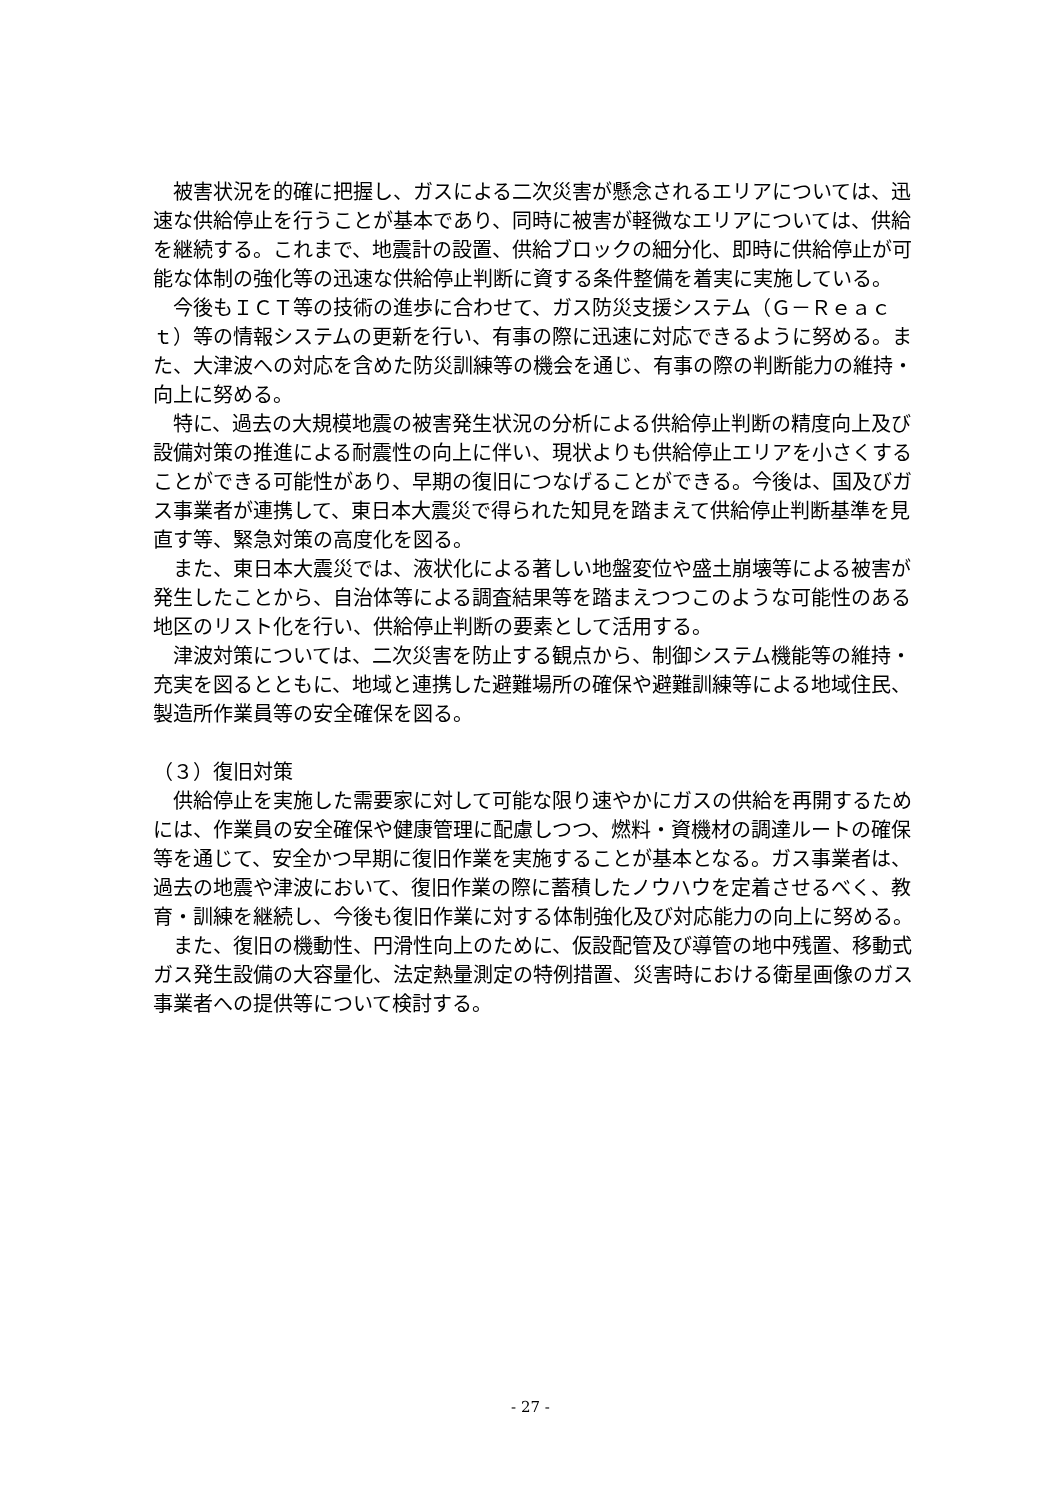被害状況を的確に把握し、ガスによる二次災害が懸念されるエリアについては、迅速な供給停止を行うことが基本であり、同時に被害が軽微なエリアについては、供給を継続する。これまで、地震計の設置、供給ブロックの細分化、即時に供給停止が可能な体制の強化等の迅速な供給停止判断に資する条件整備を着実に実施している。
今後もＩＣＴ等の技術の進歩に合わせて、ガス防災支援システム（Ｇ－Ｒｅａｃｔ）等の情報システムの更新を行い、有事の際に迅速に対応できるように努める。また、大津波への対応を含めた防災訓練等の機会を通じ、有事の際の判断能力の維持・向上に努める。
特に、過去の大規模地震の被害発生状況の分析による供給停止判断の精度向上及び設備対策の推進による耐震性の向上に伴い、現状よりも供給停止エリアを小さくすることができる可能性があり、早期の復旧につなげることができる。今後は、国及びガス事業者が連携して、東日本大震災で得られた知見を踏まえて供給停止判断基準を見直す等、緊急対策の高度化を図る。
また、東日本大震災では、液状化による著しい地盤変位や盛土崩壊等による被害が発生したことから、自治体等による調査結果等を踏まえつつこのような可能性のある地区のリスト化を行い、供給停止判断の要素として活用する。
津波対策については、二次災害を防止する観点から、制御システム機能等の維持・充実を図るとともに、地域と連携した避難場所の確保や避難訓練等による地域住民、製造所作業員等の安全確保を図る。
（３）復旧対策
供給停止を実施した需要家に対して可能な限り速やかにガスの供給を再開するためには、作業員の安全確保や健康管理に配慮しつつ、燃料・資機材の調達ルートの確保等を通じて、安全かつ早期に復旧作業を実施することが基本となる。ガス事業者は、過去の地震や津波において、復旧作業の際に蓄積したノウハウを定着させるべく、教育・訓練を継続し、今後も復旧作業に対する体制強化及び対応能力の向上に努める。
また、復旧の機動性、円滑性向上のために、仮設配管及び導管の地中残置、移動式ガス発生設備の大容量化、法定熱量測定の特例措置、災害時における衛星画像のガス事業者への提供等について検討する。
- 27 -